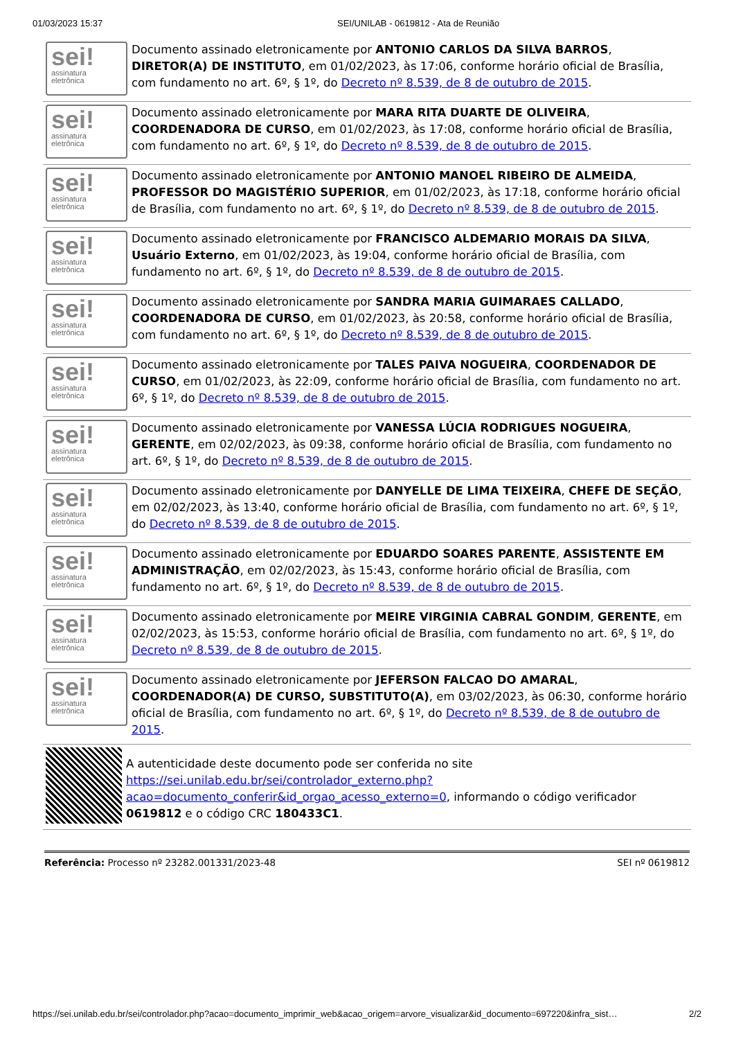01/03/2023 15:37 SEI/UNILAB - 0619812 - Ata de Reunião
sei!
assinatura
eletrônica
Documento assinado eletronicamente por ANTONIO CARLOS DA SILVA BARROS, DIRETOR(A) DE INSTITUTO, em 01/02/2023, às 17:06, conforme horário oficial de Brasília, com fundamento no art. 6º, § 1º, do Decreto nº 8.539, de 8 de outubro de 2015.
sei!
assinatura
eletrônica
Documento assinado eletronicamente por MARA RITA DUARTE DE OLIVEIRA, COORDENADORA DE CURSO, em 01/02/2023, às 17:08, conforme horário oficial de Brasília, com fundamento no art. 6º, § 1º, do Decreto nº 8.539, de 8 de outubro de 2015.
sei!
assinatura
eletrônica
Documento assinado eletronicamente por ANTONIO MANOEL RIBEIRO DE ALMEIDA, PROFESSOR DO MAGISTÉRIO SUPERIOR, em 01/02/2023, às 17:18, conforme horário oficial de Brasília, com fundamento no art. 6º, § 1º, do Decreto nº 8.539, de 8 de outubro de 2015.
sei!
assinatura
eletrônica
Documento assinado eletronicamente por FRANCISCO ALDEMARIO MORAIS DA SILVA, Usuário Externo, em 01/02/2023, às 19:04, conforme horário oficial de Brasília, com fundamento no art. 6º, § 1º, do Decreto nº 8.539, de 8 de outubro de 2015.
sei!
assinatura
eletrônica
Documento assinado eletronicamente por SANDRA MARIA GUIMARAES CALLADO, COORDENADORA DE CURSO, em 01/02/2023, às 20:58, conforme horário oficial de Brasília, com fundamento no art. 6º, § 1º, do Decreto nº 8.539, de 8 de outubro de 2015.
sei!
assinatura
eletrônica
Documento assinado eletronicamente por TALES PAIVA NOGUEIRA, COORDENADOR DE CURSO, em 01/02/2023, às 22:09, conforme horário oficial de Brasília, com fundamento no art. 6º, § 1º, do Decreto nº 8.539, de 8 de outubro de 2015.
sei!
assinatura
eletrônica
Documento assinado eletronicamente por VANESSA LÚCIA RODRIGUES NOGUEIRA, GERENTE, em 02/02/2023, às 09:38, conforme horário oficial de Brasília, com fundamento no art. 6º, § 1º, do Decreto nº 8.539, de 8 de outubro de 2015.
sei!
assinatura
eletrônica
Documento assinado eletronicamente por DANYELLE DE LIMA TEIXEIRA, CHEFE DE SEÇÃO, em 02/02/2023, às 13:40, conforme horário oficial de Brasília, com fundamento no art. 6º, § 1º, do Decreto nº 8.539, de 8 de outubro de 2015.
sei!
assinatura
eletrônica
Documento assinado eletronicamente por EDUARDO SOARES PARENTE, ASSISTENTE EM ADMINISTRAÇÃO, em 02/02/2023, às 15:43, conforme horário oficial de Brasília, com fundamento no art. 6º, § 1º, do Decreto nº 8.539, de 8 de outubro de 2015.
sei!
assinatura
eletrônica
Documento assinado eletronicamente por MEIRE VIRGINIA CABRAL GONDIM, GERENTE, em 02/02/2023, às 15:53, conforme horário oficial de Brasília, com fundamento no art. 6º, § 1º, do Decreto nº 8.539, de 8 de outubro de 2015.
sei!
assinatura
eletrônica
Documento assinado eletronicamente por JEFERSON FALCAO DO AMARAL, COORDENADOR(A) DE CURSO, SUBSTITUTO(A), em 03/02/2023, às 06:30, conforme horário oficial de Brasília, com fundamento no art. 6º, § 1º, do Decreto nº 8.539, de 8 de outubro de 2015.
A autenticidade deste documento pode ser conferida no site https://sei.unilab.edu.br/sei/controlador_externo.php?acao=documento_conferir&id_orgao_acesso_externo=0, informando o código verificador 0619812 e o código CRC 180433C1.
Referência: Processo nº 23282.001331/2023-48 SEI nº 0619812
https://sei.unilab.edu.br/sei/controlador.php?acao=documento_imprimir_web&acao_origem=arvore_visualizar&id_documento=697220&infra_sist… 2/2